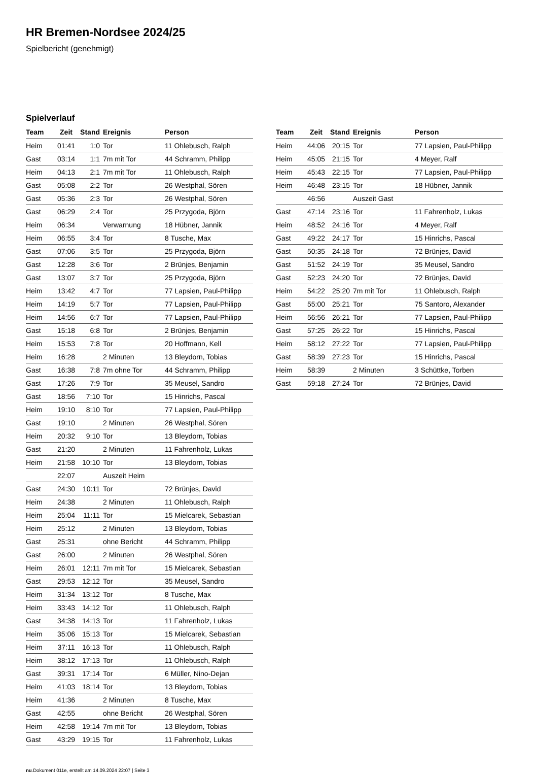HR Bremen-Nordsee 2024/25
Spielbericht (genehmigt)
Spielverlauf
| Team | Zeit | Stand | Ereignis | Person |
| --- | --- | --- | --- | --- |
| Heim | 01:41 | 1:0 | Tor | 11 Ohlebusch, Ralph |
| Gast | 03:14 | 1:1 | 7m mit Tor | 44 Schramm, Philipp |
| Heim | 04:13 | 2:1 | 7m mit Tor | 11 Ohlebusch, Ralph |
| Gast | 05:08 | 2:2 | Tor | 26 Westphal, Sören |
| Gast | 05:36 | 2:3 | Tor | 26 Westphal, Sören |
| Gast | 06:29 | 2:4 | Tor | 25 Przygoda, Björn |
| Heim | 06:34 | | Verwarnung | 18 Hübner, Jannik |
| Heim | 06:55 | 3:4 | Tor | 8 Tusche, Max |
| Gast | 07:06 | 3:5 | Tor | 25 Przygoda, Björn |
| Gast | 12:28 | 3:6 | Tor | 2 Brünjes, Benjamin |
| Gast | 13:07 | 3:7 | Tor | 25 Przygoda, Björn |
| Heim | 13:42 | 4:7 | Tor | 77 Lapsien, Paul-Philipp |
| Heim | 14:19 | 5:7 | Tor | 77 Lapsien, Paul-Philipp |
| Heim | 14:56 | 6:7 | Tor | 77 Lapsien, Paul-Philipp |
| Gast | 15:18 | 6:8 | Tor | 2 Brünjes, Benjamin |
| Heim | 15:53 | 7:8 | Tor | 20 Hoffmann, Kell |
| Heim | 16:28 | | 2 Minuten | 13 Bleydorn, Tobias |
| Gast | 16:38 | 7:8 | 7m ohne Tor | 44 Schramm, Philipp |
| Gast | 17:26 | 7:9 | Tor | 35 Meusel, Sandro |
| Gast | 18:56 | 7:10 | Tor | 15 Hinrichs, Pascal |
| Heim | 19:10 | 8:10 | Tor | 77 Lapsien, Paul-Philipp |
| Gast | 19:10 | | 2 Minuten | 26 Westphal, Sören |
| Heim | 20:32 | 9:10 | Tor | 13 Bleydorn, Tobias |
| Gast | 21:20 | | 2 Minuten | 11 Fahrenholz, Lukas |
| Heim | 21:58 | 10:10 | Tor | 13 Bleydorn, Tobias |
| | 22:07 | | Auszeit Heim | |
| Gast | 24:30 | 10:11 | Tor | 72 Brünjes, David |
| Heim | 24:38 | | 2 Minuten | 11 Ohlebusch, Ralph |
| Heim | 25:04 | 11:11 | Tor | 15 Mielcarek, Sebastian |
| Heim | 25:12 | | 2 Minuten | 13 Bleydorn, Tobias |
| Gast | 25:31 | | ohne Bericht | 44 Schramm, Philipp |
| Gast | 26:00 | | 2 Minuten | 26 Westphal, Sören |
| Heim | 26:01 | 12:11 | 7m mit Tor | 15 Mielcarek, Sebastian |
| Gast | 29:53 | 12:12 | Tor | 35 Meusel, Sandro |
| Heim | 31:34 | 13:12 | Tor | 8 Tusche, Max |
| Heim | 33:43 | 14:12 | Tor | 11 Ohlebusch, Ralph |
| Gast | 34:38 | 14:13 | Tor | 11 Fahrenholz, Lukas |
| Heim | 35:06 | 15:13 | Tor | 15 Mielcarek, Sebastian |
| Heim | 37:11 | 16:13 | Tor | 11 Ohlebusch, Ralph |
| Heim | 38:12 | 17:13 | Tor | 11 Ohlebusch, Ralph |
| Gast | 39:31 | 17:14 | Tor | 6 Müller, Nino-Dejan |
| Heim | 41:03 | 18:14 | Tor | 13 Bleydorn, Tobias |
| Heim | 41:36 | | 2 Minuten | 8 Tusche, Max |
| Gast | 42:55 | | ohne Bericht | 26 Westphal, Sören |
| Heim | 42:58 | 19:14 | 7m mit Tor | 13 Bleydorn, Tobias |
| Gast | 43:29 | 19:15 | Tor | 11 Fahrenholz, Lukas |
| Team | Zeit | Stand | Ereignis | Person |
| --- | --- | --- | --- | --- |
| Heim | 44:06 | 20:15 | Tor | 77 Lapsien, Paul-Philipp |
| Heim | 45:05 | 21:15 | Tor | 4 Meyer, Ralf |
| Heim | 45:43 | 22:15 | Tor | 77 Lapsien, Paul-Philipp |
| Heim | 46:48 | 23:15 | Tor | 18 Hübner, Jannik |
| | 46:56 | | Auszeit Gast | |
| Gast | 47:14 | 23:16 | Tor | 11 Fahrenholz, Lukas |
| Heim | 48:52 | 24:16 | Tor | 4 Meyer, Ralf |
| Gast | 49:22 | 24:17 | Tor | 15 Hinrichs, Pascal |
| Gast | 50:35 | 24:18 | Tor | 72 Brünjes, David |
| Gast | 51:52 | 24:19 | Tor | 35 Meusel, Sandro |
| Gast | 52:23 | 24:20 | Tor | 72 Brünjes, David |
| Heim | 54:22 | 25:20 | 7m mit Tor | 11 Ohlebusch, Ralph |
| Gast | 55:00 | 25:21 | Tor | 75 Santoro, Alexander |
| Heim | 56:56 | 26:21 | Tor | 77 Lapsien, Paul-Philipp |
| Gast | 57:25 | 26:22 | Tor | 15 Hinrichs, Pascal |
| Heim | 58:12 | 27:22 | Tor | 77 Lapsien, Paul-Philipp |
| Gast | 58:39 | 27:23 | Tor | 15 Hinrichs, Pascal |
| Heim | 58:39 | | 2 Minuten | 3 Schüttke, Torben |
| Gast | 59:18 | 27:24 | Tor | 72 Brünjes, David |
nu.Dokument 011e, erstellt am 14.09.2024 22:07 | Seite 3